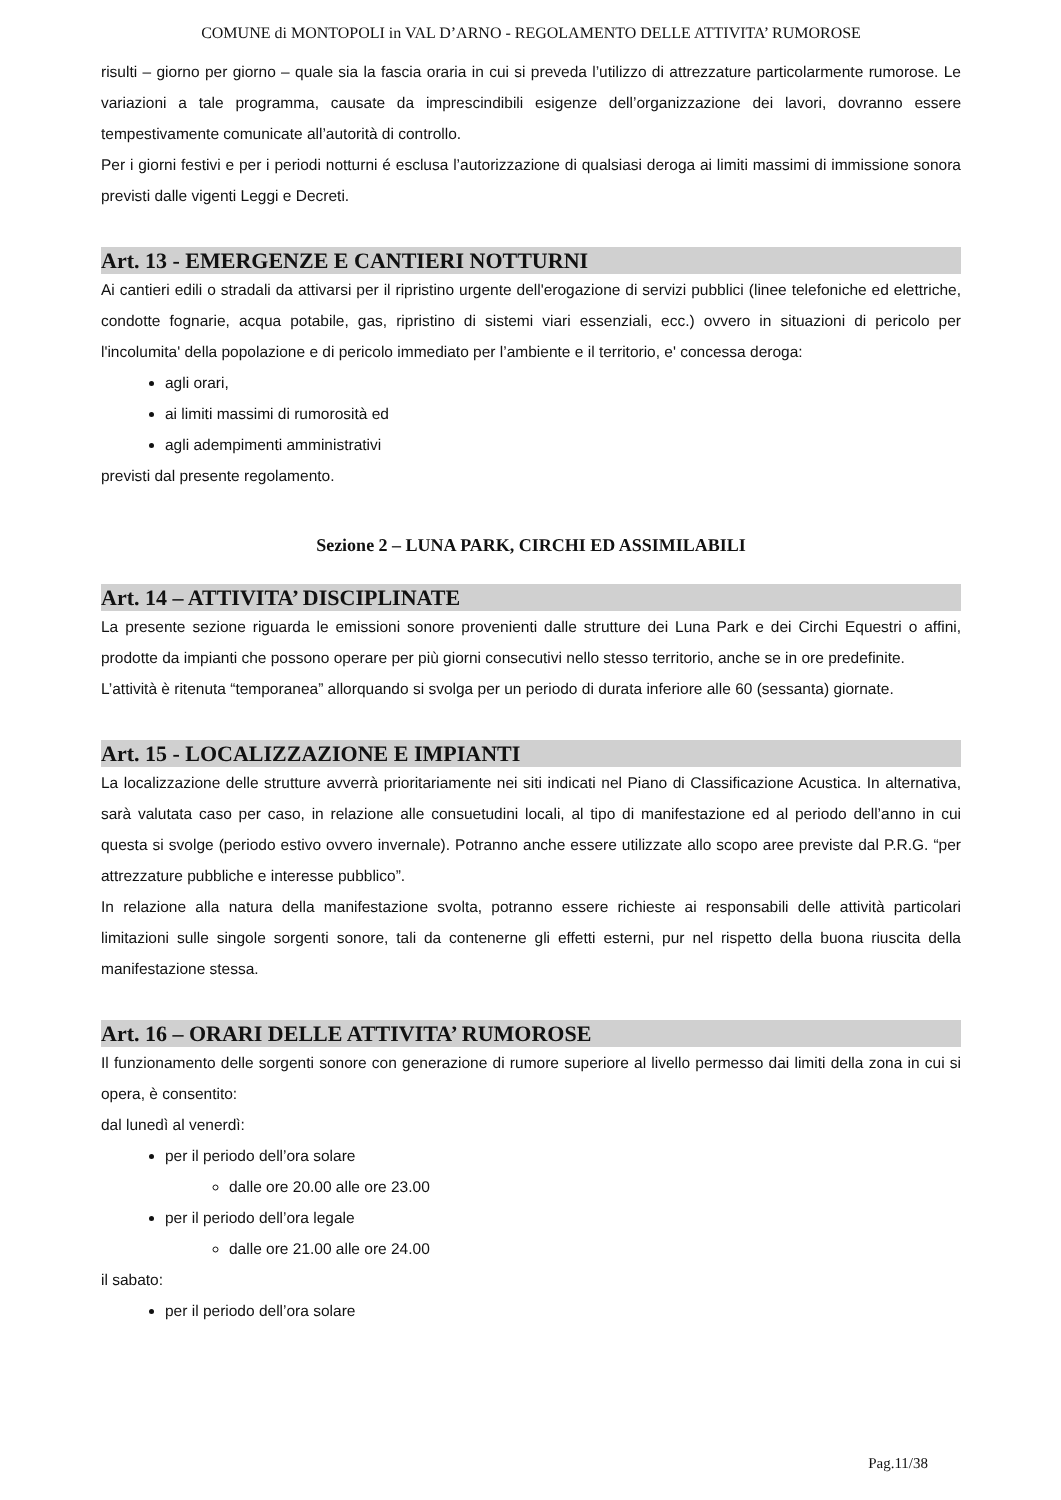COMUNE di MONTOPOLI in VAL D’ARNO - REGOLAMENTO DELLE ATTIVITA’ RUMOROSE
risulti – giorno per giorno – quale sia la fascia oraria in cui si preveda l’utilizzo di attrezzature particolarmente rumorose. Le variazioni a tale programma, causate da imprescindibili esigenze dell’organizzazione dei lavori, dovranno essere tempestivamente comunicate all’autorità di controllo.
Per i giorni festivi e per i periodi notturni é esclusa l’autorizzazione di qualsiasi deroga ai limiti massimi di immissione sonora previsti dalle vigenti Leggi e Decreti.
Art. 13 - EMERGENZE E CANTIERI NOTTURNI
Ai cantieri edili o stradali da attivarsi per il ripristino urgente dell'erogazione di servizi pubblici (linee telefoniche ed elettriche, condotte fognarie, acqua potabile, gas, ripristino di sistemi viari essenziali, ecc.) ovvero in situazioni di pericolo per l'incolumita' della popolazione e di pericolo immediato per l’ambiente e il territorio, e' concessa deroga:
agli orari,
ai limiti massimi di rumorosità ed
agli adempimenti amministrativi
previsti dal presente regolamento.
Sezione 2 – LUNA PARK, CIRCHI ED ASSIMILABILI
Art. 14 – ATTIVITA’ DISCIPLINATE
La presente sezione riguarda le emissioni sonore provenienti dalle strutture dei Luna Park e dei Circhi Equestri o affini, prodotte da impianti che possono operare per più giorni consecutivi nello stesso territorio, anche se in ore predefinite.
L’attività è ritenuta “temporanea” allorquando si svolga per un periodo di durata inferiore alle 60 (sessanta) giornate.
Art. 15 - LOCALIZZAZIONE E IMPIANTI
La localizzazione delle strutture avverrà prioritariamente nei siti indicati nel Piano di Classificazione Acustica. In alternativa, sarà valutata caso per caso, in relazione alle consuetudini locali, al tipo di manifestazione ed al periodo dell’anno in cui questa si svolge (periodo estivo ovvero invernale). Potranno anche essere utilizzate allo scopo aree previste dal P.R.G. “per attrezzature pubbliche e interesse pubblico”.
In relazione alla natura della manifestazione svolta, potranno essere richieste ai responsabili delle attività particolari limitazioni sulle singole sorgenti sonore, tali da contenerne gli effetti esterni, pur nel rispetto della buona riuscita della manifestazione stessa.
Art. 16 – ORARI DELLE ATTIVITA’ RUMOROSE
Il funzionamento delle sorgenti sonore con generazione di rumore superiore al livello permesso dai limiti della zona in cui si opera, è consentito:
dal lunedì al venerdì:
per il periodo dell’ora solare
dalle ore 20.00 alle ore 23.00
per il periodo dell’ora legale
dalle ore 21.00 alle ore 24.00
il sabato:
per il periodo dell’ora solare
Pag.11/38